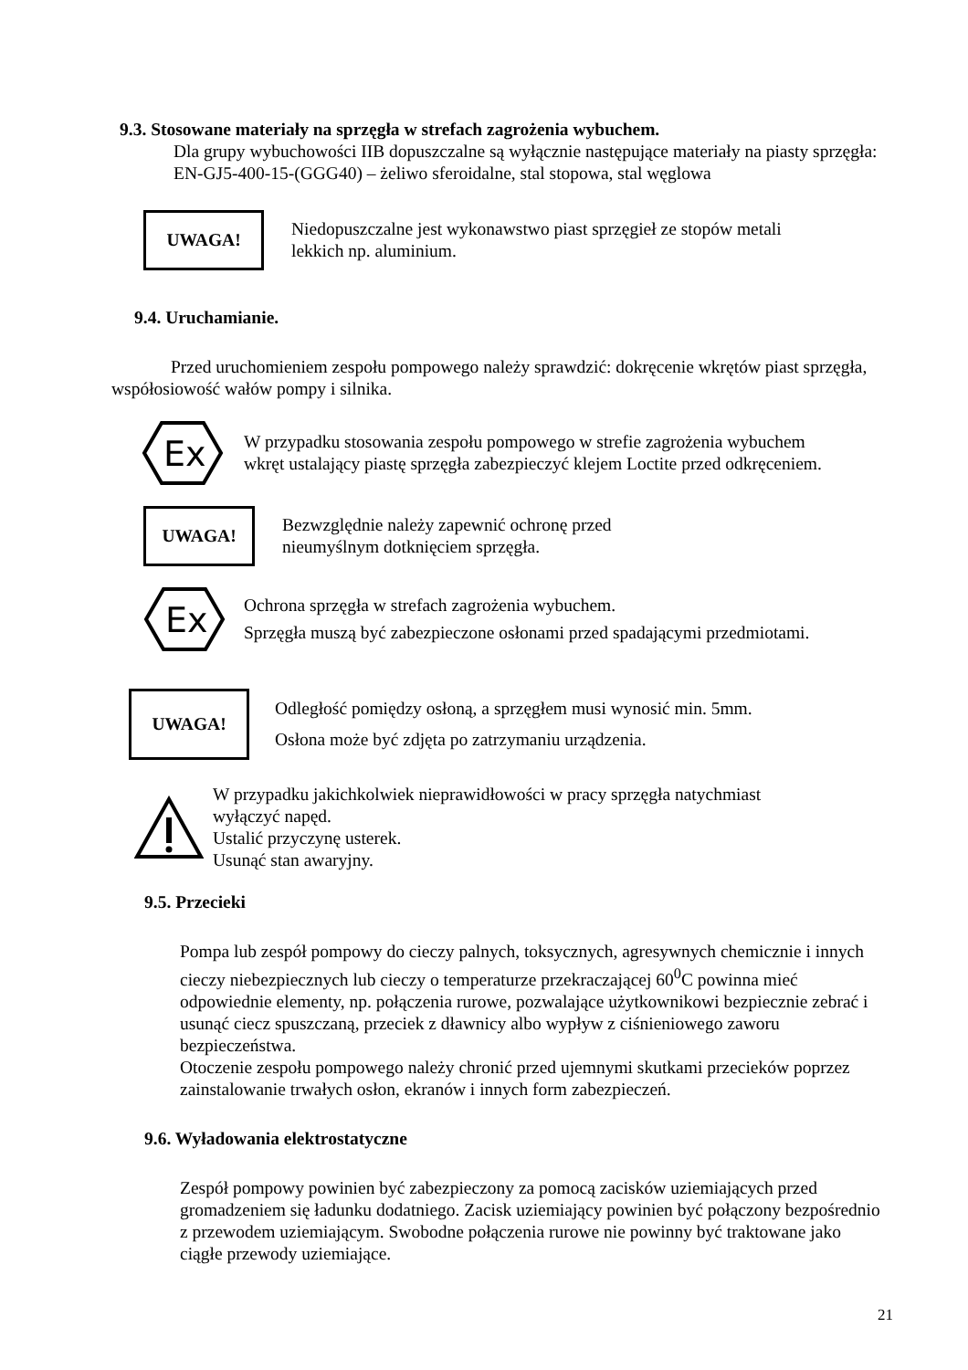9.3. Stosowane materiały na sprzęgła w strefach zagrożenia wybuchem.
Dla grupy wybuchowości IIB dopuszczalne są wyłącznie następujące materiały na piasty sprzęgła:
EN-GJ5-400-15-(GGG40) – żeliwo sferoidalne, stal stopowa, stal węglowa
UWAGA!
Niedopuszczalne jest wykonawstwo piast sprzęgieł ze stopów metali
lekkich np. aluminium.
9.4. Uruchamianie.
Przed uruchomieniem zespołu pompowego należy sprawdzić: dokręcenie wkrętów piast sprzęgła, współosiowość wałów pompy i silnika.
Ex
W przypadku stosowania zespołu pompowego w strefie zagrożenia wybuchem
wkręt ustalający piastę sprzęgła zabezpieczyć klejem Loctite przed odkręceniem.
UWAGA!
Bezwzględnie należy zapewnić ochronę przed
nieumyślnym dotknięciem sprzęgła.
Ex
Ochrona sprzęgła w strefach zagrożenia wybuchem.
Sprzęgła muszą być zabezpieczone osłonami przed spadającymi przedmiotami.
UWAGA!
Odległość pomiędzy osłoną, a sprzęgłem musi wynosić min. 5mm.
Osłona może być zdjęta po zatrzymaniu urządzenia.
W przypadku jakichkolwiek nieprawidłowości w pracy sprzęgła natychmiast
wyłączyć napęd.
Ustalić przyczynę usterek.
Usunąć stan awaryjny.
9.5. Przecieki
Pompa lub zespół pompowy do cieczy palnych, toksycznych, agresywnych chemicznie i innych cieczy niebezpiecznych lub cieczy o temperaturze przekraczającej 60<sup>0</sup>C powinna mieć odpowiednie elementy, np. połączenia rurowe, pozwalające użytkownikowi bezpiecznie zebrać i usunąć ciecz spuszczaną, przeciek z dławnicy albo wypływ z ciśnieniowego zaworu bezpieczeństwa.
Otoczenie zespołu pompowego należy chronić przed ujemnymi skutkami przecieków poprzez zainstalowanie trwałych osłon, ekranów i innych form zabezpieczeń.
9.6. Wyładowania elektrostatyczne
Zespół pompowy powinien być zabezpieczony za pomocą zacisków uziemiających przed gromadzeniem się ładunku dodatniego. Zacisk uziemiający powinien być połączony bezpośrednio z przewodem uziemiającym. Swobodne połączenia rurowe nie powinny być traktowane jako ciągłe przewody uziemiające.
21